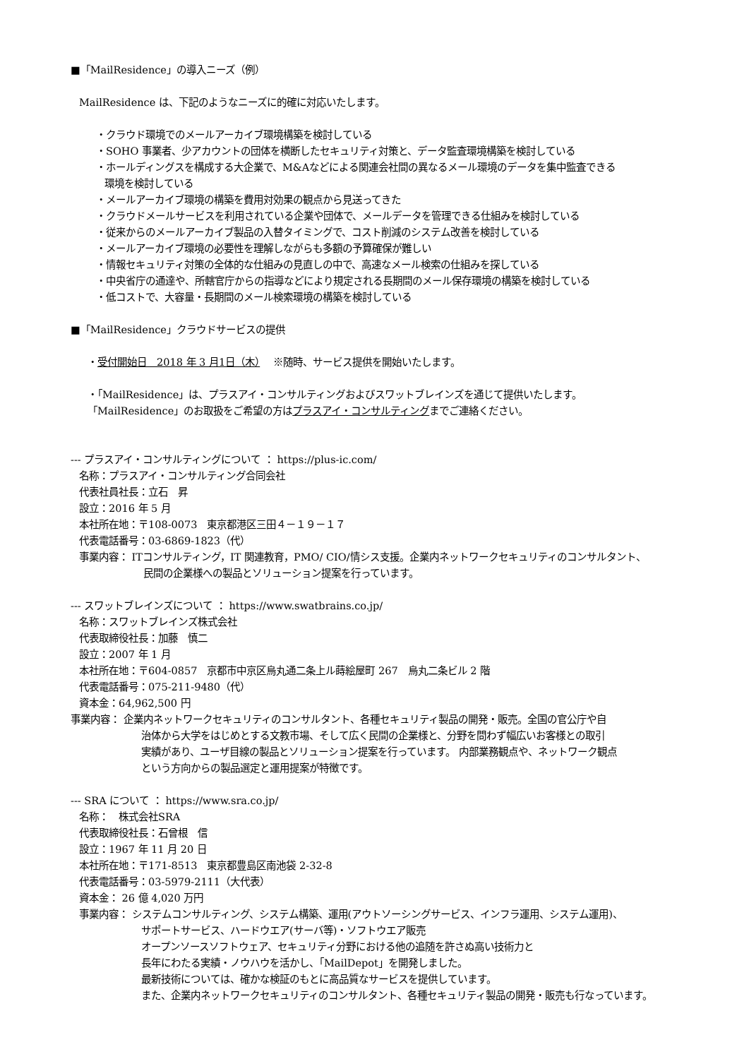■「MailResidence」の導入ニーズ（例）
MailResidence は、下記のようなニーズに的確に対応いたします。
・クラウド環境でのメールアーカイブ環境構築を検討している
・SOHO 事業者、少アカウントの団体を横断したセキュリティ対策と、データ監査環境構築を検討している
・ホールディングスを構成する大企業で、M&Aなどによる関連会社間の異なるメール環境のデータを集中監査できる
環境を検討している
・メールアーカイブ環境の構築を費用対効果の観点から見送ってきた
・クラウドメールサービスを利用されている企業や団体で、メールデータを管理できる仕組みを検討している
・従来からのメールアーカイブ製品の入替タイミングで、コスト削減のシステム改善を検討している
・メールアーカイブ環境の必要性を理解しながらも多額の予算確保が難しい
・情報セキュリティ対策の全体的な仕組みの見直しの中で、高速なメール検索の仕組みを探している
・中央省庁の通達や、所轄官庁からの指導などにより規定される長期間のメール保存環境の構築を検討している
・低コストで、大容量・長期間のメール検索環境の構築を検討している
■「MailResidence」クラウドサービスの提供
・受付開始日　2018 年 3 月1日（木）　 ※随時、サービス提供を開始いたします。
・「MailResidence」は、プラスアイ・コンサルティングおよびスワットブレインズを通じて提供いたします。
「MailResidence」のお取扱をご希望の方はプラスアイ・コンサルティングまでご連絡ください。
--- プラスアイ・コンサルティングについて ： https://plus-ic.com/
名称：プラスアイ・コンサルティング合同会社
代表社員社長：立石　昇
設立：2016 年 5 月
本社所在地：〒108-0073　東京都港区三田４－１９－１７
代表電話番号：03-6869-1823（代）
事業内容： ITコンサルティング，IT 関連教育，PMO/ CIO/情シス支援。企業内ネットワークセキュリティのコンサルタント、
民間の企業様への製品とソリューション提案を行っています。
--- スワットブレインズについて ： https://www.swatbrains.co.jp/
名称：スワットブレインズ株式会社
代表取締役社長：加藤　慎二
設立：2007 年 1 月
本社所在地：〒604-0857　京都市中京区烏丸通二条上ル蒔絵屋町 267　烏丸二条ビル 2 階
代表電話番号：075-211-9480（代）
資本金：64,962,500 円
事業内容： 企業内ネットワークセキュリティのコンサルタント、各種セキュリティ製品の開発・販売。全国の官公庁や自
治体から大学をはじめとする文教市場、そして広く民間の企業様と、分野を問わず幅広いお客様との取引
実績があり、ユーザ目線の製品とソリューション提案を行っています。 内部業務観点や、ネットワーク観点
という方向からの製品選定と運用提案が特徴です。
--- SRA について ： https://www.sra.co.jp/
名称：　株式会社SRA
代表取締役社長：石曾根　信
設立：1967 年 11 月 20 日
本社所在地：〒171-8513　東京都豊島区南池袋 2-32-8
代表電話番号：03-5979-2111（大代表）
資本金： 26 億 4,020 万円
事業内容： システムコンサルティング、システム構築、運用(アウトソーシングサービス、インフラ運用、システム運用)、
サポートサービス、ハードウエア(サーバ等)・ソフトウエア販売
オープンソースソフトウェア、セキュリティ分野における他の追随を許さぬ高い技術力と
長年にわたる実績・ノウハウを活かし、「MailDepot」を開発しました。
最新技術については、確かな検証のもとに高品質なサービスを提供しています。
また、企業内ネットワークセキュリティのコンサルタント、各種セキュリティ製品の開発・販売も行なっています。